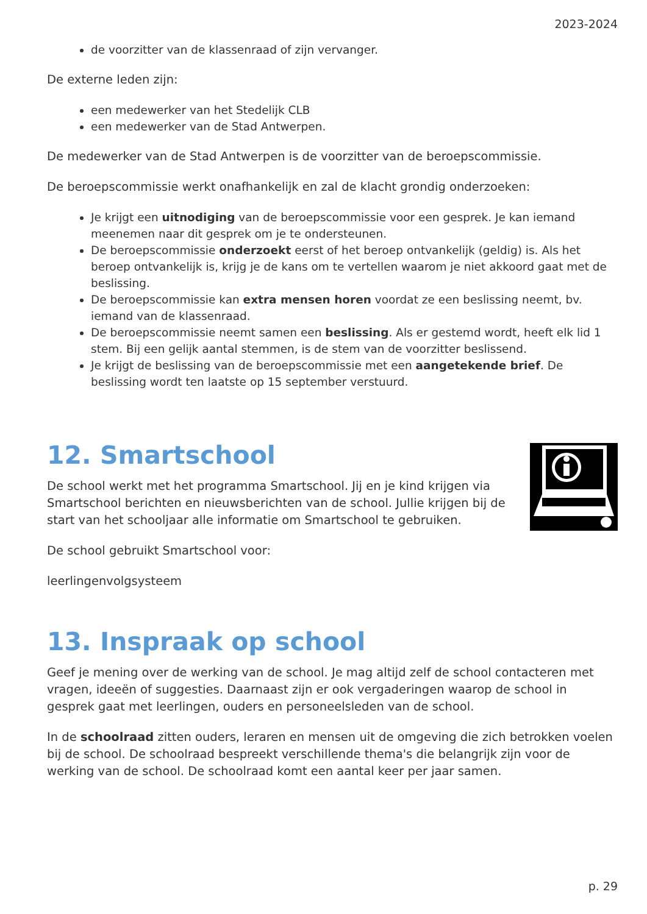2023-2024
de voorzitter van de klassenraad of zijn vervanger.
De externe leden zijn:
een medewerker van het Stedelijk CLB
een medewerker van de Stad Antwerpen.
De medewerker van de Stad Antwerpen is de voorzitter van de beroepscommissie.
De beroepscommissie werkt onafhankelijk en zal de klacht grondig onderzoeken:
Je krijgt een uitnodiging van de beroepscommissie voor een gesprek. Je kan iemand meenemen naar dit gesprek om je te ondersteunen.
De beroepscommissie onderzoekt eerst of het beroep ontvankelijk (geldig) is. Als het beroep ontvankelijk is, krijg je de kans om te vertellen waarom je niet akkoord gaat met de beslissing.
De beroepscommissie kan extra mensen horen voordat ze een beslissing neemt, bv. iemand van de klassenraad.
De beroepscommissie neemt samen een beslissing. Als er gestemd wordt, heeft elk lid 1 stem. Bij een gelijk aantal stemmen, is de stem van de voorzitter beslissend.
Je krijgt de beslissing van de beroepscommissie met een aangetekende brief. De beslissing wordt ten laatste op 15 september verstuurd.
12. Smartschool
De school werkt met het programma Smartschool. Jij en je kind krijgen via Smartschool berichten en nieuwsberichten van de school. Jullie krijgen bij de start van het schooljaar alle informatie om Smartschool te gebruiken.
De school gebruikt Smartschool voor:
leerlingenvolgsysteem
13. Inspraak op school
Geef je mening over de werking van de school. Je mag altijd zelf de school contacteren met vragen, ideeën of suggesties. Daarnaast zijn er ook vergaderingen waarop de school in gesprek gaat met leerlingen, ouders en personeelsleden van de school.
In de schoolraad zitten ouders, leraren en mensen uit de omgeving die zich betrokken voelen bij de school. De schoolraad bespreekt verschillende thema's die belangrijk zijn voor de werking van de school. De schoolraad komt een aantal keer per jaar samen.
p. 29